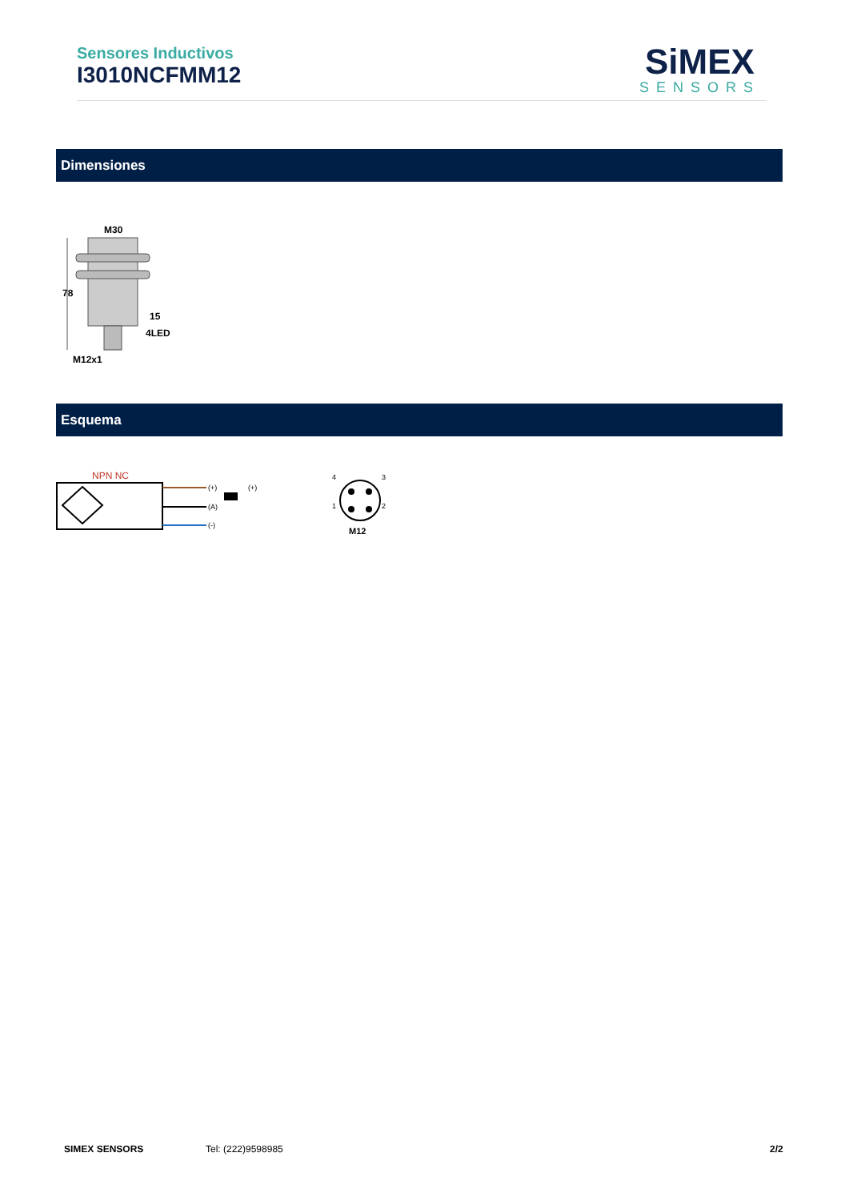Sensores Inductivos
I3010NCFMM12
SiMEX
SENSORS
Dimensiones
M30
78
15
4LED
M12x1
Esquema
NPN NC
(+)
(A)
(-)
(+)
4
3
1
2
M12
SIMEX SENSORS Tel: (222)9598985 2/2